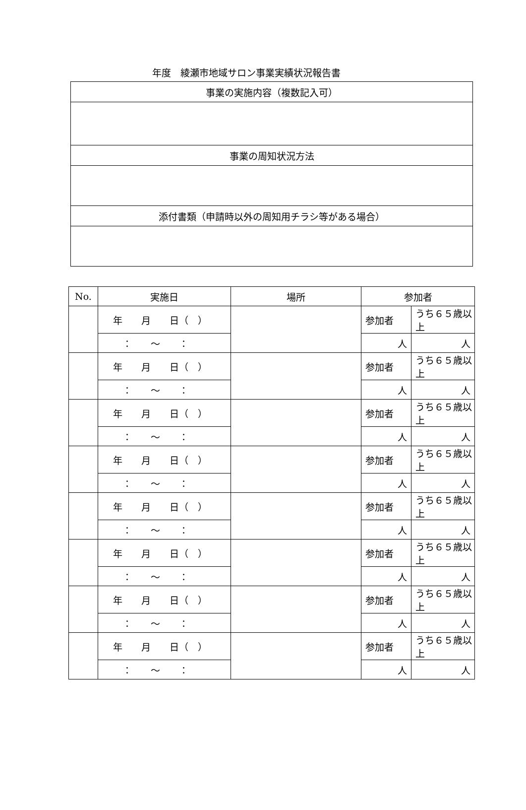年度　綾瀬市地域サロン事業実績状況報告書
| 事業の実施内容（複数記入可） |
| 事業の周知状況方法 |
| 添付書類（申請時以外の周知用チラシ等がある場合） |
| No. | 実施日 | 場所 | 参加者 | |
| --- | --- | --- | --- | --- |
| | 年 月 日（ ） | | 参加者 | うち６５歳以上 |
| | ： ～ ： | | 人 | 人 |
| | 年 月 日（ ） | | 参加者 | うち６５歳以上 |
| | ： ～ ： | | 人 | 人 |
| | 年 月 日（ ） | | 参加者 | うち６５歳以上 |
| | ： ～ ： | | 人 | 人 |
| | 年 月 日（ ） | | 参加者 | うち６５歳以上 |
| | ： ～ ： | | 人 | 人 |
| | 年 月 日（ ） | | 参加者 | うち６５歳以上 |
| | ： ～ ： | | 人 | 人 |
| | 年 月 日（ ） | | 参加者 | うち６５歳以上 |
| | ： ～ ： | | 人 | 人 |
| | 年 月 日（ ） | | 参加者 | うち６５歳以上 |
| | ： ～ ： | | 人 | 人 |
| | 年 月 日（ ） | | 参加者 | うち６５歳以上 |
| | ： ～ ： | | 人 | 人 |